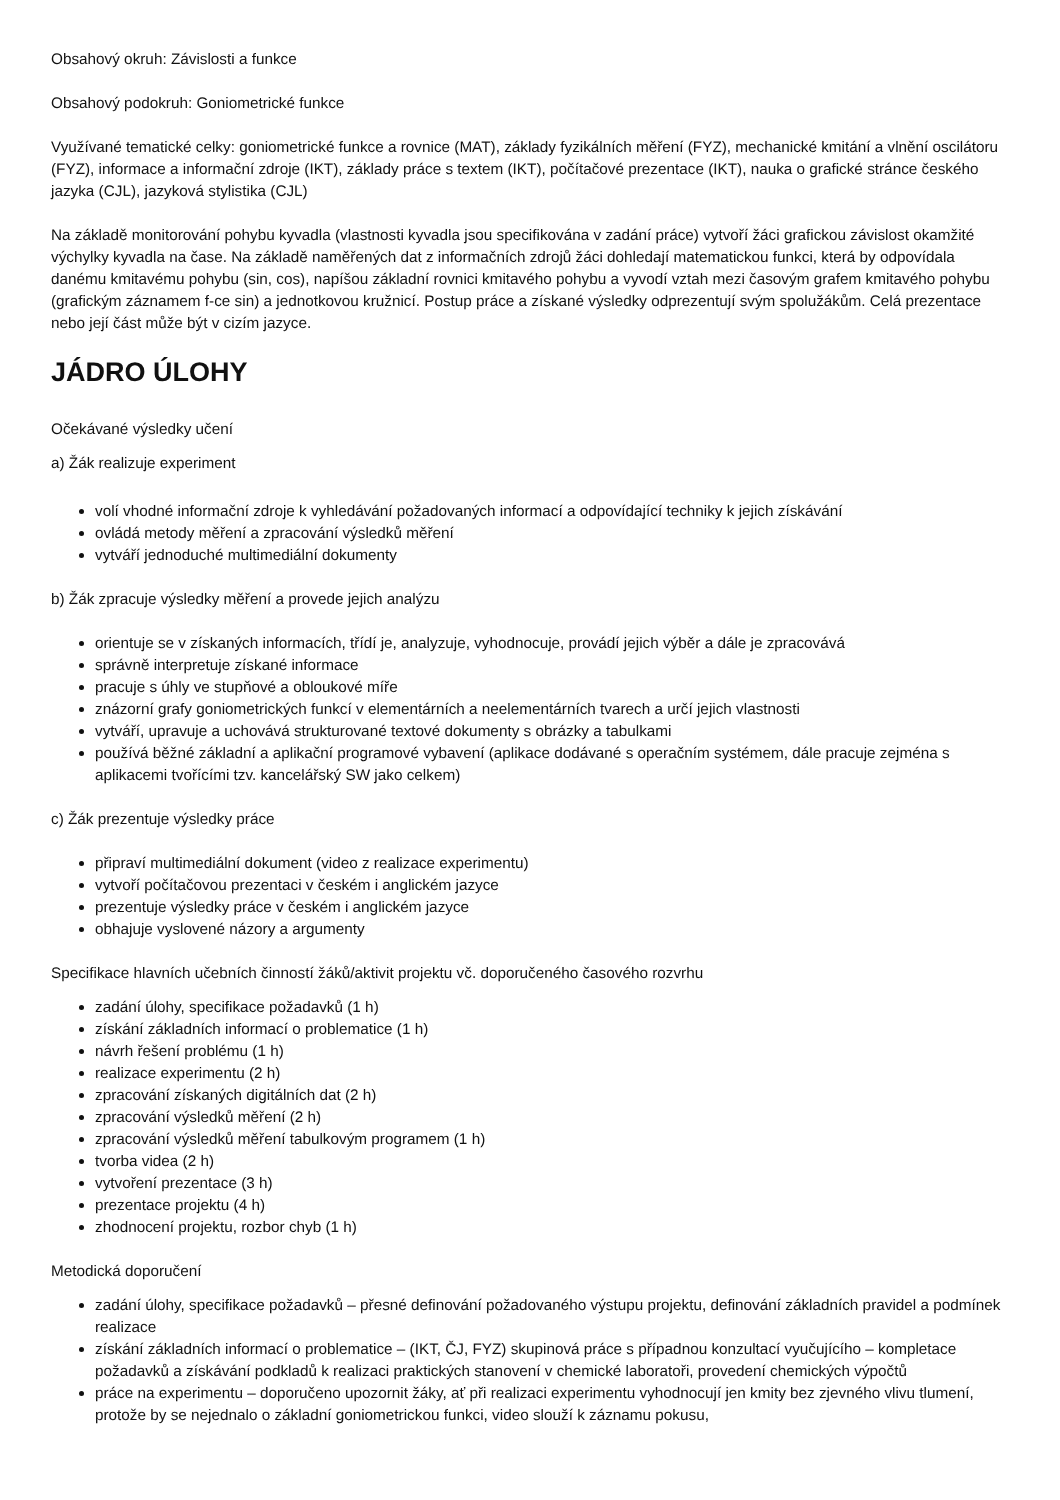Obsahový okruh: Závislosti a funkce
Obsahový podokruh: Goniometrické funkce
Využívané tematické celky: goniometrické funkce a rovnice (MAT), základy fyzikálních měření (FYZ), mechanické kmitání a vlnění oscilátoru (FYZ), informace a informační zdroje (IKT), základy práce s textem (IKT), počítačové prezentace (IKT), nauka o grafické stránce českého jazyka (CJL), jazyková stylistika (CJL)
Na základě monitorování pohybu kyvadla (vlastnosti kyvadla jsou specifikována v zadání práce) vytvoří žáci grafickou závislost okamžité výchylky kyvadla na čase. Na základě naměřených dat z informačních zdrojů žáci dohledají matematickou funkci, která by odpovídala danému kmitavému pohybu (sin, cos), napíšou základní rovnici kmitavého pohybu a vyvodí vztah mezi časovým grafem kmitavého pohybu (grafickým záznamem f-ce sin) a jednotkovou kružnicí. Postup práce a získané výsledky odprezentují svým spolužákům. Celá prezentace nebo její část může být v cizím jazyce.
JÁDRO ÚLOHY
Očekávané výsledky učení
a) Žák realizuje experiment
volí vhodné informační zdroje k vyhledávání požadovaných informací a odpovídající techniky k jejich získávání
ovládá metody měření a zpracování výsledků měření
vytváří jednoduché multimediální dokumenty
b) Žák zpracuje výsledky měření a provede jejich analýzu
orientuje se v získaných informacích, třídí je, analyzuje, vyhodnocuje, provádí jejich výběr a dále je zpracovává
správně interpretuje získané informace
pracuje s úhly ve stupňové a obloukové míře
znázorní grafy goniometrických funkcí v elementárních a neelementárních tvarech a určí jejich vlastnosti
vytváří, upravuje a uchovává strukturované textové dokumenty s obrázky a tabulkami
používá běžné základní a aplikační programové vybavení (aplikace dodávané s operačním systémem, dále pracuje zejména s aplikacemi tvořícími tzv. kancelářský SW jako celkem)
c) Žák prezentuje výsledky práce
připraví multimediální dokument (video z realizace experimentu)
vytvoří počítačovou prezentaci v českém i anglickém jazyce
prezentuje výsledky práce v českém i anglickém jazyce
obhajuje vyslovené názory a argumenty
Specifikace hlavních učebních činností žáků/aktivit projektu vč. doporučeného časového rozvrhu
zadání úlohy, specifikace požadavků (1 h)
získání základních informací o problematice (1 h)
návrh řešení problému (1 h)
realizace experimentu (2 h)
zpracování získaných digitálních dat (2 h)
zpracování výsledků měření (2 h)
zpracování výsledků měření tabulkovým programem (1 h)
tvorba videa (2 h)
vytvoření prezentace (3 h)
prezentace projektu (4 h)
zhodnocení projektu, rozbor chyb (1 h)
Metodická doporučení
zadání úlohy, specifikace požadavků – přesné definování požadovaného výstupu projektu, definování základních pravidel a podmínek realizace
získání základních informací o problematice – (IKT, ČJ, FYZ) skupinová práce s případnou konzultací vyučujícího – kompletace požadavků a získávání podkladů k realizaci praktických stanovení v chemické laboratoři, provedení chemických výpočtů
práce na experimentu – doporučeno upozornit žáky, ať při realizaci experimentu vyhodnocují jen kmity bez zjevného vlivu tlumení, protože by se nejednalo o základní goniometrickou funkci, video slouží k záznamu pokusu,